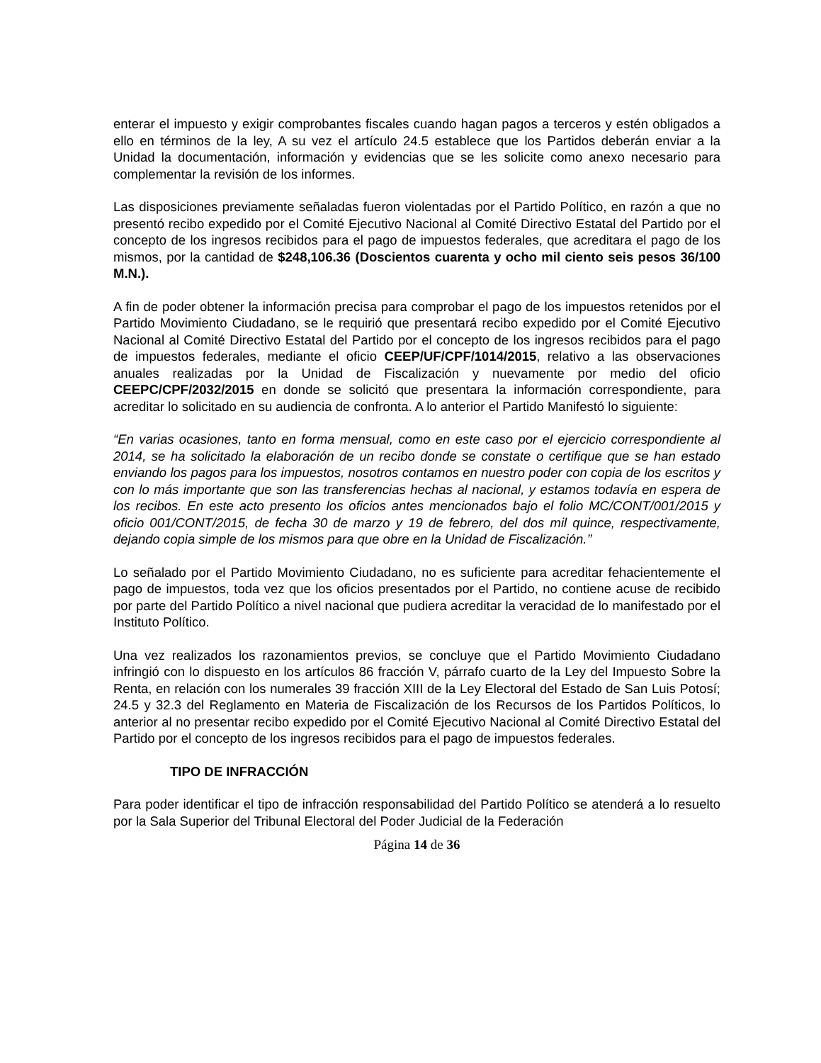enterar el impuesto y exigir comprobantes fiscales cuando hagan pagos a terceros y estén obligados a ello en términos de la ley, A su vez el artículo 24.5 establece que los Partidos deberán enviar a la Unidad la documentación, información y evidencias que se les solicite como anexo necesario para complementar la revisión de los informes.
Las disposiciones previamente señaladas fueron violentadas por el Partido Político, en razón a que no presentó recibo expedido por el Comité Ejecutivo Nacional al Comité Directivo Estatal del Partido por el concepto de los ingresos recibidos para el pago de impuestos federales, que acreditara el pago de los mismos, por la cantidad de $248,106.36 (Doscientos cuarenta y ocho mil ciento seis pesos 36/100 M.N.).
A fin de poder obtener la información precisa para comprobar el pago de los impuestos retenidos por el Partido Movimiento Ciudadano, se le requirió que presentará recibo expedido por el Comité Ejecutivo Nacional al Comité Directivo Estatal del Partido por el concepto de los ingresos recibidos para el pago de impuestos federales, mediante el oficio CEEP/UF/CPF/1014/2015, relativo a las observaciones anuales realizadas por la Unidad de Fiscalización y nuevamente por medio del oficio CEEPC/CPF/2032/2015 en donde se solicitó que presentara la información correspondiente, para acreditar lo solicitado en su audiencia de confronta. A lo anterior el Partido Manifestó lo siguiente:
“En varias ocasiones, tanto en forma mensual, como en este caso por el ejercicio correspondiente al 2014, se ha solicitado la elaboración de un recibo donde se constate o certifique que se han estado enviando los pagos para los impuestos, nosotros contamos en nuestro poder con copia de los escritos y con lo más importante que son las transferencias hechas al nacional, y estamos todavía en espera de los recibos. En este acto presento los oficios antes mencionados bajo el folio MC/CONT/001/2015 y oficio 001/CONT/2015, de fecha 30 de marzo y 19 de febrero, del dos mil quince, respectivamente, dejando copia simple de los mismos para que obre en la Unidad de Fiscalización.’’
Lo señalado por el Partido Movimiento Ciudadano, no es suficiente para acreditar fehacientemente el pago de impuestos, toda vez que los oficios presentados por el Partido, no contiene acuse de recibido por parte del Partido Político a nivel nacional que pudiera acreditar la veracidad de lo manifestado por el Instituto Político.
Una vez realizados los razonamientos previos, se concluye que el Partido Movimiento Ciudadano infringió con lo dispuesto en los artículos 86 fracción V, párrafo cuarto de la Ley del Impuesto Sobre la Renta, en relación con los numerales 39 fracción XIII de la Ley Electoral del Estado de San Luis Potosí; 24.5 y 32.3 del Reglamento en Materia de Fiscalización de los Recursos de los Partidos Políticos, lo anterior al no presentar recibo expedido por el Comité Ejecutivo Nacional al Comité Directivo Estatal del Partido por el concepto de los ingresos recibidos para el pago de impuestos federales.
TIPO DE INFRACCIÓN
Para poder identificar el tipo de infracción responsabilidad del Partido Político se atenderá a lo resuelto por la Sala Superior del Tribunal Electoral del Poder Judicial de la Federación
Página 14 de 36